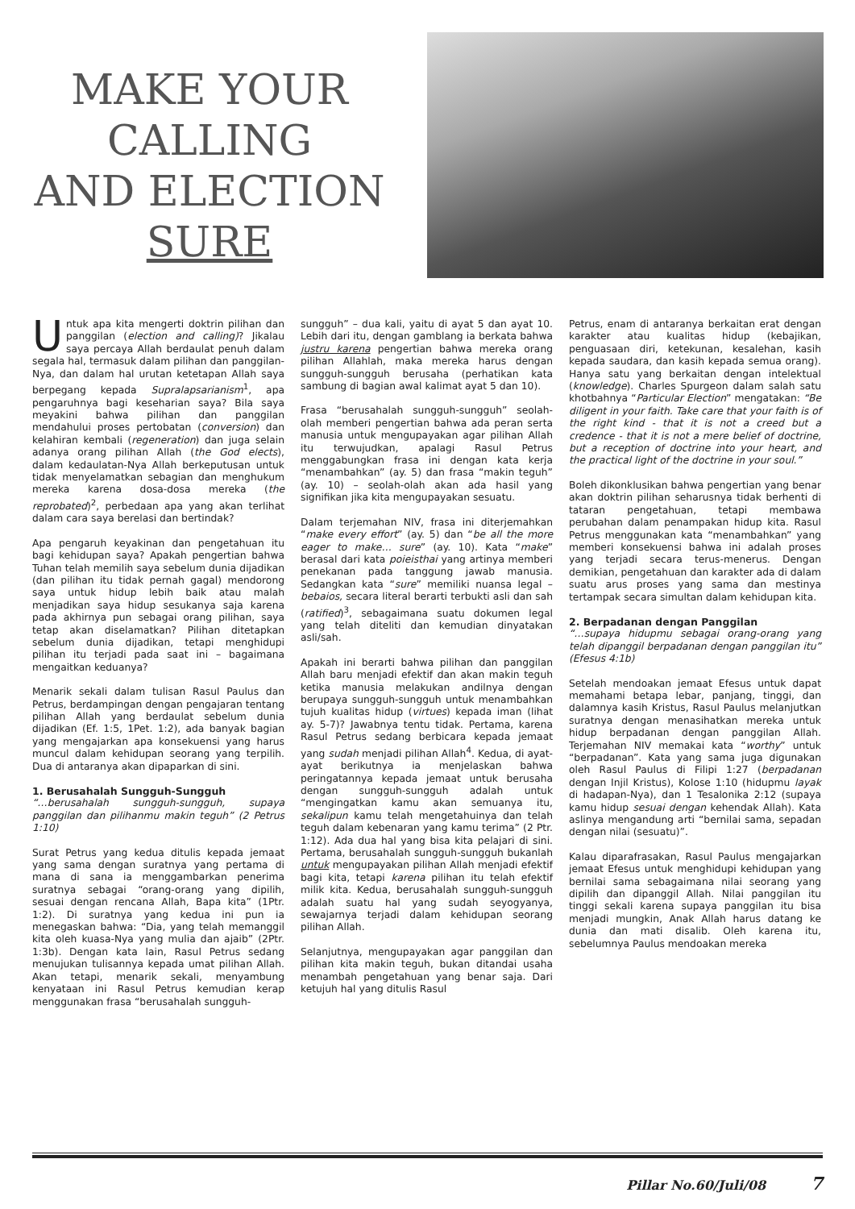MAKE YOUR
CALLING
AND ELECTION
SURE
Untuk apa kita mengerti doktrin pilihan dan panggilan (election and calling)? Jikalau saya percaya Allah berdaulat penuh dalam segala hal, termasuk dalam pilihan dan panggilan-Nya, dan dalam hal urutan ketetapan Allah saya berpegang kepada Supralapsarianism<sup>1</sup>, apa pengaruhnya bagi keseharian saya? Bila saya meyakini bahwa pilihan dan panggilan mendahului proses pertobatan (conversion) dan kelahiran kembali (regeneration) dan juga selain adanya orang pilihan Allah (the God elects), dalam kedaulatan-Nya Allah berkeputusan untuk tidak menyelamatkan sebagian dan menghukum mereka karena dosa-dosa mereka (the reprobated)<sup>2</sup>, perbedaan apa yang akan terlihat dalam cara saya berelasi dan bertindak?
Apa pengaruh keyakinan dan pengetahuan itu bagi kehidupan saya? Apakah pengertian bahwa Tuhan telah memilih saya sebelum dunia dijadikan (dan pilihan itu tidak pernah gagal) mendorong saya untuk hidup lebih baik atau malah menjadikan saya hidup sesukanya saja karena pada akhirnya pun sebagai orang pilihan, saya tetap akan diselamatkan? Pilihan ditetapkan sebelum dunia dijadikan, tetapi menghidupi pilihan itu terjadi pada saat ini – bagaimana mengaitkan keduanya?
Menarik sekali dalam tulisan Rasul Paulus dan Petrus, berdampingan dengan pengajaran tentang pilihan Allah yang berdaulat sebelum dunia dijadikan (Ef. 1:5, 1Pet. 1:2), ada banyak bagian yang mengajarkan apa konsekuensi yang harus muncul dalam kehidupan seorang yang terpilih. Dua di antaranya akan dipaparkan di sini.
1. Berusahalah Sungguh-Sungguh
“…berusahalah sungguh-sungguh, supaya panggilan dan pilihanmu makin teguh” (2 Petrus 1:10)
Surat Petrus yang kedua ditulis kepada jemaat yang sama dengan suratnya yang pertama di mana di sana ia menggambarkan penerima suratnya sebagai “orang-orang yang dipilih, sesuai dengan rencana Allah, Bapa kita” (1Ptr. 1:2). Di suratnya yang kedua ini pun ia menegaskan bahwa: “Dia, yang telah memanggil kita oleh kuasa-Nya yang mulia dan ajaib” (2Ptr. 1:3b). Dengan kata lain, Rasul Petrus sedang menujukan tulisannya kepada umat pilihan Allah. Akan tetapi, menarik sekali, menyambung kenyataan ini Rasul Petrus kemudian kerap menggunakan frasa “berusahalah sungguh-
sungguh” – dua kali, yaitu di ayat 5 dan ayat 10. Lebih dari itu, dengan gamblang ia berkata bahwa justru karena pengertian bahwa mereka orang pilihan Allahlah, maka mereka harus dengan sungguh-sungguh berusaha (perhatikan kata sambung di bagian awal kalimat ayat 5 dan 10).
Frasa “berusahalah sungguh-sungguh” seolah-olah memberi pengertian bahwa ada peran serta manusia untuk mengupayakan agar pilihan Allah itu terwujudkan, apalagi Rasul Petrus menggabungkan frasa ini dengan kata kerja “menambahkan” (ay. 5) dan frasa “makin teguh” (ay. 10) – seolah-olah akan ada hasil yang signifikan jika kita mengupayakan sesuatu.
Dalam terjemahan NIV, frasa ini diterjemahkan “make every effort” (ay. 5) dan “be all the more eager to make… sure” (ay. 10). Kata “make” berasal dari kata poieisthai yang artinya memberi penekanan pada tanggung jawab manusia. Sedangkan kata “sure” memiliki nuansa legal – bebaios, secara literal berarti terbukti asli dan sah (ratified)<sup>3</sup>, sebagaimana suatu dokumen legal yang telah diteliti dan kemudian dinyatakan asli/sah.
Apakah ini berarti bahwa pilihan dan panggilan Allah baru menjadi efektif dan akan makin teguh ketika manusia melakukan andilnya dengan berupaya sungguh-sungguh untuk menambahkan tujuh kualitas hidup (virtues) kepada iman (lihat ay. 5-7)? Jawabnya tentu tidak. Pertama, karena Rasul Petrus sedang berbicara kepada jemaat yang sudah menjadi pilihan Allah<sup>4</sup>. Kedua, di ayat-ayat berikutnya ia menjelaskan bahwa peringatannya kepada jemaat untuk berusaha dengan sungguh-sungguh adalah untuk “mengingatkan kamu akan semuanya itu, sekalipun kamu telah mengetahuinya dan telah teguh dalam kebenaran yang kamu terima” (2 Ptr. 1:12). Ada dua hal yang bisa kita pelajari di sini. Pertama, berusahalah sungguh-sungguh bukanlah untuk mengupayakan pilihan Allah menjadi efektif bagi kita, tetapi karena pilihan itu telah efektif milik kita. Kedua, berusahalah sungguh-sungguh adalah suatu hal yang sudah seyogyanya, sewajarnya terjadi dalam kehidupan seorang pilihan Allah.
Selanjutnya, mengupayakan agar panggilan dan pilihan kita makin teguh, bukan ditandai usaha menambah pengetahuan yang benar saja. Dari ketujuh hal yang ditulis Rasul
Petrus, enam di antaranya berkaitan erat dengan karakter atau kualitas hidup (kebajikan, penguasaan diri, ketekunan, kesalehan, kasih kepada saudara, dan kasih kepada semua orang). Hanya satu yang berkaitan dengan intelektual (knowledge). Charles Spurgeon dalam salah satu khotbahnya “Particular Election” mengatakan: “Be diligent in your faith. Take care that your faith is of the right kind - that it is not a creed but a credence - that it is not a mere belief of doctrine, but a reception of doctrine into your heart, and the practical light of the doctrine in your soul.”
Boleh dikonklusikan bahwa pengertian yang benar akan doktrin pilihan seharusnya tidak berhenti di tataran pengetahuan, tetapi membawa perubahan dalam penampakan hidup kita. Rasul Petrus menggunakan kata “menambahkan” yang memberi konsekuensi bahwa ini adalah proses yang terjadi secara terus-menerus. Dengan demikian, pengetahuan dan karakter ada di dalam suatu arus proses yang sama dan mestinya tertampak secara simultan dalam kehidupan kita.
2. Berpadanan dengan Panggilan
“…supaya hidupmu sebagai orang-orang yang telah dipanggil berpadanan dengan panggilan itu” (Efesus 4:1b)
Setelah mendoakan jemaat Efesus untuk dapat memahami betapa lebar, panjang, tinggi, dan dalamnya kasih Kristus, Rasul Paulus melanjutkan suratnya dengan menasihatkan mereka untuk hidup berpadanan dengan panggilan Allah. Terjemahan NIV memakai kata “worthy” untuk “berpadanan”. Kata yang sama juga digunakan oleh Rasul Paulus di Filipi 1:27 (berpadanan dengan Injil Kristus), Kolose 1:10 (hidupmu layak di hadapan-Nya), dan 1 Tesalonika 2:12 (supaya kamu hidup sesuai dengan kehendak Allah). Kata aslinya mengandung arti “bernilai sama, sepadan dengan nilai (sesuatu)”.
Kalau diparafrasakan, Rasul Paulus mengajarkan jemaat Efesus untuk menghidupi kehidupan yang bernilai sama sebagaimana nilai seorang yang dipilih dan dipanggil Allah. Nilai panggilan itu tinggi sekali karena supaya panggilan itu bisa menjadi mungkin, Anak Allah harus datang ke dunia dan mati disalib. Oleh karena itu, sebelumnya Paulus mendoakan mereka
Pillar No.60/Juli/08 7